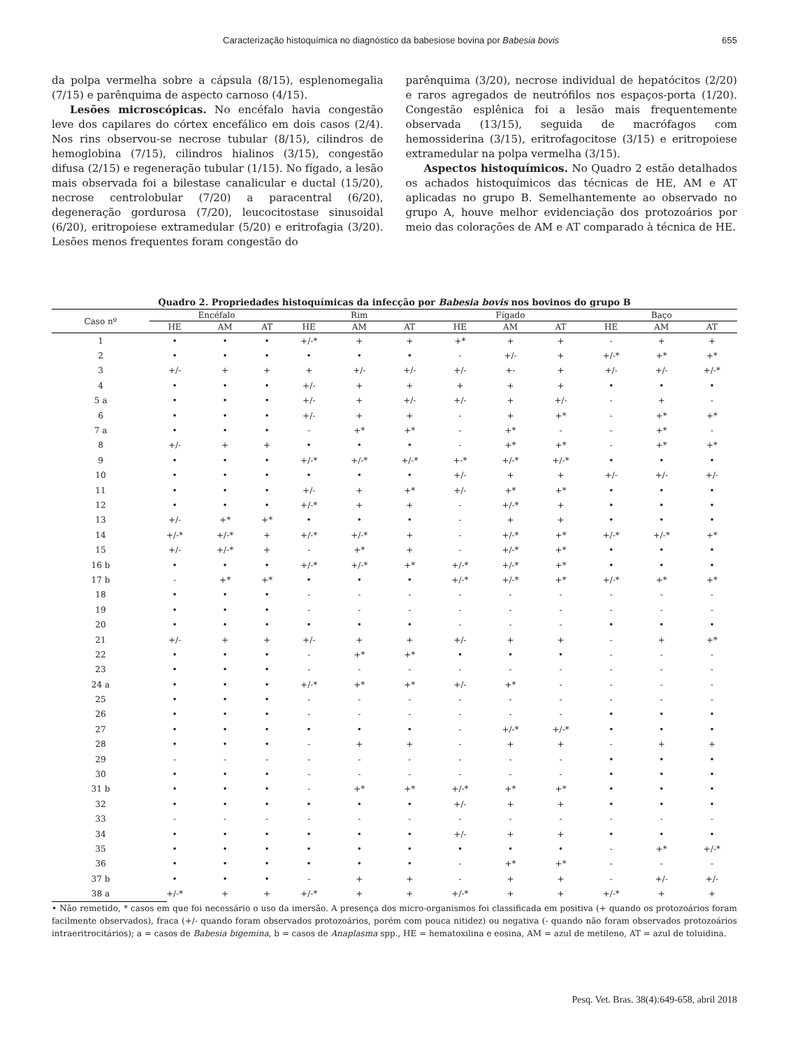Caracterização histoquímica no diagnóstico da babesiose bovina por Babesia bovis 655
da polpa vermelha sobre a cápsula (8/15), esplenomegalia (7/15) e parênquima de aspecto carnoso (4/15).
Lesões microscópicas. No encéfalo havia congestão leve dos capilares do córtex encefálico em dois casos (2/4). Nos rins observou-se necrose tubular (8/15), cilindros de hemoglobina (7/15), cilindros hialinos (3/15), congestão difusa (2/15) e regeneração tubular (1/15). No fígado, a lesão mais observada foi a bilestase canalicular e ductal (15/20), necrose centrolobular (7/20) a paracentral (6/20), degeneração gordurosa (7/20), leucocitostase sinusoidal (6/20), eritropoiese extramedular (5/20) e eritrofagia (3/20). Lesões menos frequentes foram congestão do
parênquima (3/20), necrose individual de hepatócitos (2/20) e raros agregados de neutrófilos nos espaços-porta (1/20). Congestão esplênica foi a lesão mais frequentemente observada (13/15), seguida de macrófagos com hemossiderina (3/15), eritrofagocitose (3/15) e eritropoiese extramedular na polpa vermelha (3/15).
Aspectos histoquímicos. No Quadro 2 estão detalhados os achados histoquímicos das técnicas de HE, AM e AT aplicadas no grupo B. Semelhantemente ao observado no grupo A, houve melhor evidenciação dos protozoários por meio das colorações de AM e AT comparado à técnica de HE.
Quadro 2. Propriedades histoquímicas da infecção por Babesia bovis nos bovinos do grupo B
| Caso nº | Encéfalo | | | Rim | | | Fígado | | | Baço | | |
| --- | --- | --- | --- | --- | --- | --- | --- | --- | --- | --- | --- | --- |
| | HE | AM | AT | HE | AM | AT | HE | AM | AT | HE | AM | AT |
| 1 | • | • | • | +/-* | + | + | +* | + | + | - | + | + |
| 2 | • | • | • | • | • | • | - | +/- | + | +/-* | +* | +* |
| 3 | +/- | + | + | + | +/- | +/- | +/- | +- | + | +/- | +/- | +/-* |
| 4 | • | • | • | +/- | + | + | + | + | + | • | • | • |
| 5 a | • | • | • | +/- | + | +/- | +/- | + | +/- | - | + | - |
| 6 | • | • | • | +/- | + | + | - | + | +* | - | +* | +* |
| 7 a | • | • | • | - | +* | +* | - | +* | - | - | +* | - |
| 8 | +/- | + | + | • | • | • | - | +* | +* | - | +* | +* |
| 9 | • | • | • | +/-* | +/-* | +/-* | +-* | +/-* | +/-* | • | • | • |
| 10 | • | • | • | • | • | • | +/- | + | + | +/- | +/- | +/- |
| 11 | • | • | • | +/- | + | +* | +/- | +* | +* | • | • | • |
| 12 | • | • | • | +/-* | + | + | - | +/-* | + | • | • | • |
| 13 | +/- | +* | +* | • | • | • | - | + | + | • | • | • |
| 14 | +/-* | +/-* | + | +/-* | +/-* | + | - | +/-* | +* | +/-* | +/-* | +* |
| 15 | +/- | +/-* | + | - | +* | + | - | +/-* | +* | • | • | • |
| 16 b | • | • | • | +/-* | +/-* | +* | +/-* | +/-* | +* | • | • | • |
| 17 b | - | +* | +* | • | • | • | +/-* | +/-* | +* | +/-* | +* | +* |
| 18 | • | • | • | - | - | - | - | - | - | - | - | - |
| 19 | • | • | • | - | - | - | - | - | - | - | - | - |
| 20 | • | • | • | • | • | • | - | - | - | • | • | • |
| 21 | +/- | + | + | +/- | + | + | +/- | + | + | - | + | +* |
| 22 | • | • | • | - | +* | +* | • | • | • | - | - | - |
| 23 | • | • | • | - | - | - | - | - | - | - | - | - |
| 24 a | • | • | • | +/-* | +* | +* | +/- | +* | - | - | - | - |
| 25 | • | • | • | - | - | - | - | - | - | - | - | - |
| 26 | • | • | • | - | - | - | - | - | - | • | • | • |
| 27 | • | • | • | • | • | • | - | +/-* | +/-* | • | • | • |
| 28 | • | • | • | - | + | + | - | + | + | - | + | + |
| 29 | - | - | - | - | - | - | - | - | - | • | • | • |
| 30 | • | • | • | - | - | - | - | - | - | • | • | • |
| 31 b | • | • | • | - | +* | +* | +/-* | +* | +* | • | • | • |
| 32 | • | • | • | • | • | • | +/- | + | + | • | • | • |
| 33 | - | - | - | - | - | - | - | - | - | - | - | - |
| 34 | • | • | • | • | • | • | +/- | + | + | • | • | • |
| 35 | • | • | • | • | • | • | • | • | • | - | +* | +/-* |
| 36 | • | • | • | • | • | • | - | +* | +* | - | - | - |
| 37 b | • | • | • | - | + | + | - | + | + | - | +/- | +/- |
| 38 a | +/-* | + | + | +/-* | + | + | +/-* | + | + | +/-* | + | + |
• Não remetido, * casos em que foi necessário o uso da imersão. A presença dos micro-organismos foi classificada em positiva (+ quando os protozoários foram facilmente observados), fraca (+/- quando foram observados protozoários, porém com pouca nitidez) ou negativa (- quando não foram observados protozoários intraeritrocitários); a = casos de Babesia bigemina, b = casos de Anaplasma spp., HE = hematoxilina e eosina, AM = azul de metileno, AT = azul de toluidina.
Pesq. Vet. Bras. 38(4):649-658, abril 2018